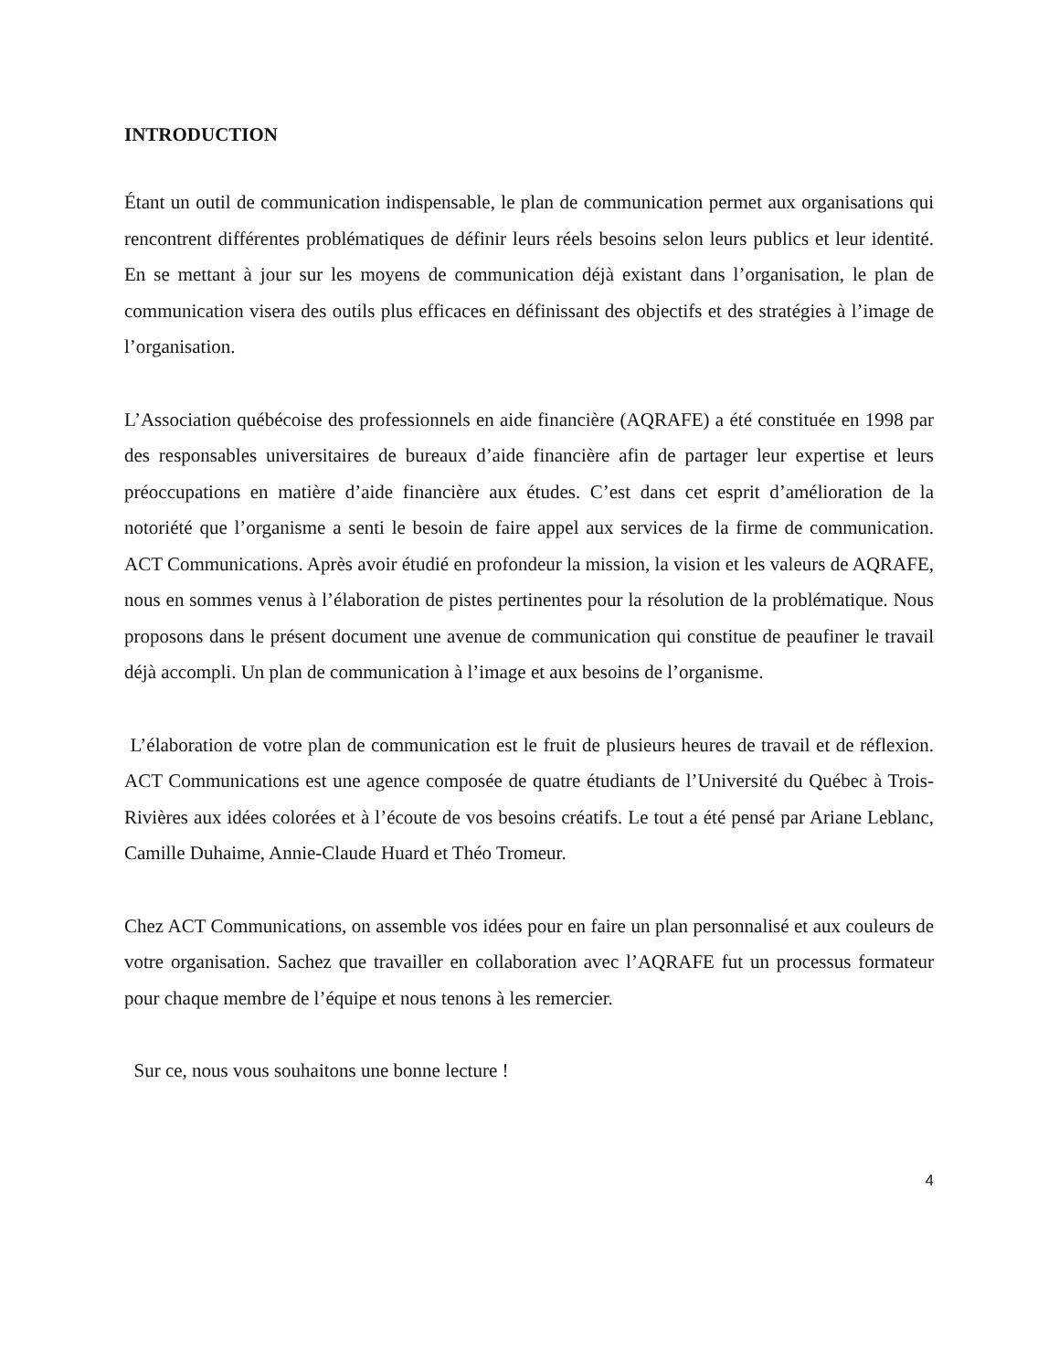INTRODUCTION
Étant un outil de communication indispensable, le plan de communication permet aux organisations qui rencontrent différentes problématiques de définir leurs réels besoins selon leurs publics et leur identité. En se mettant à jour sur les moyens de communication déjà existant dans l’organisation, le plan de communication visera des outils plus efficaces en définissant des objectifs et des stratégies à l’image de l’organisation.
L’Association québécoise des professionnels en aide financière (AQRAFE) a été constituée en 1998 par des responsables universitaires de bureaux d’aide financière afin de partager leur expertise et leurs préoccupations en matière d’aide financière aux études. C’est dans cet esprit d’amélioration de la notoriété que l’organisme a senti le besoin de faire appel aux services de la firme de communication. ACT Communications. Après avoir étudié en profondeur la mission, la vision et les valeurs de AQRAFE, nous en sommes venus à l’élaboration de pistes pertinentes pour la résolution de la problématique. Nous proposons dans le présent document une avenue de communication qui constitue de peaufiner le travail déjà accompli. Un plan de communication à l’image et aux besoins de l’organisme.
L’élaboration de votre plan de communication est le fruit de plusieurs heures de travail et de réflexion. ACT Communications est une agence composée de quatre étudiants de l’Université du Québec à Trois-Rivières aux idées colorées et à l’écoute de vos besoins créatifs. Le tout a été pensé par Ariane Leblanc, Camille Duhaime, Annie-Claude Huard et Théo Tromeur.
Chez ACT Communications, on assemble vos idées pour en faire un plan personnalisé et aux couleurs de votre organisation. Sachez que travailler en collaboration avec l’AQRAFE fut un processus formateur pour chaque membre de l’équipe et nous tenons à les remercier.
Sur ce, nous vous souhaitons une bonne lecture !
4